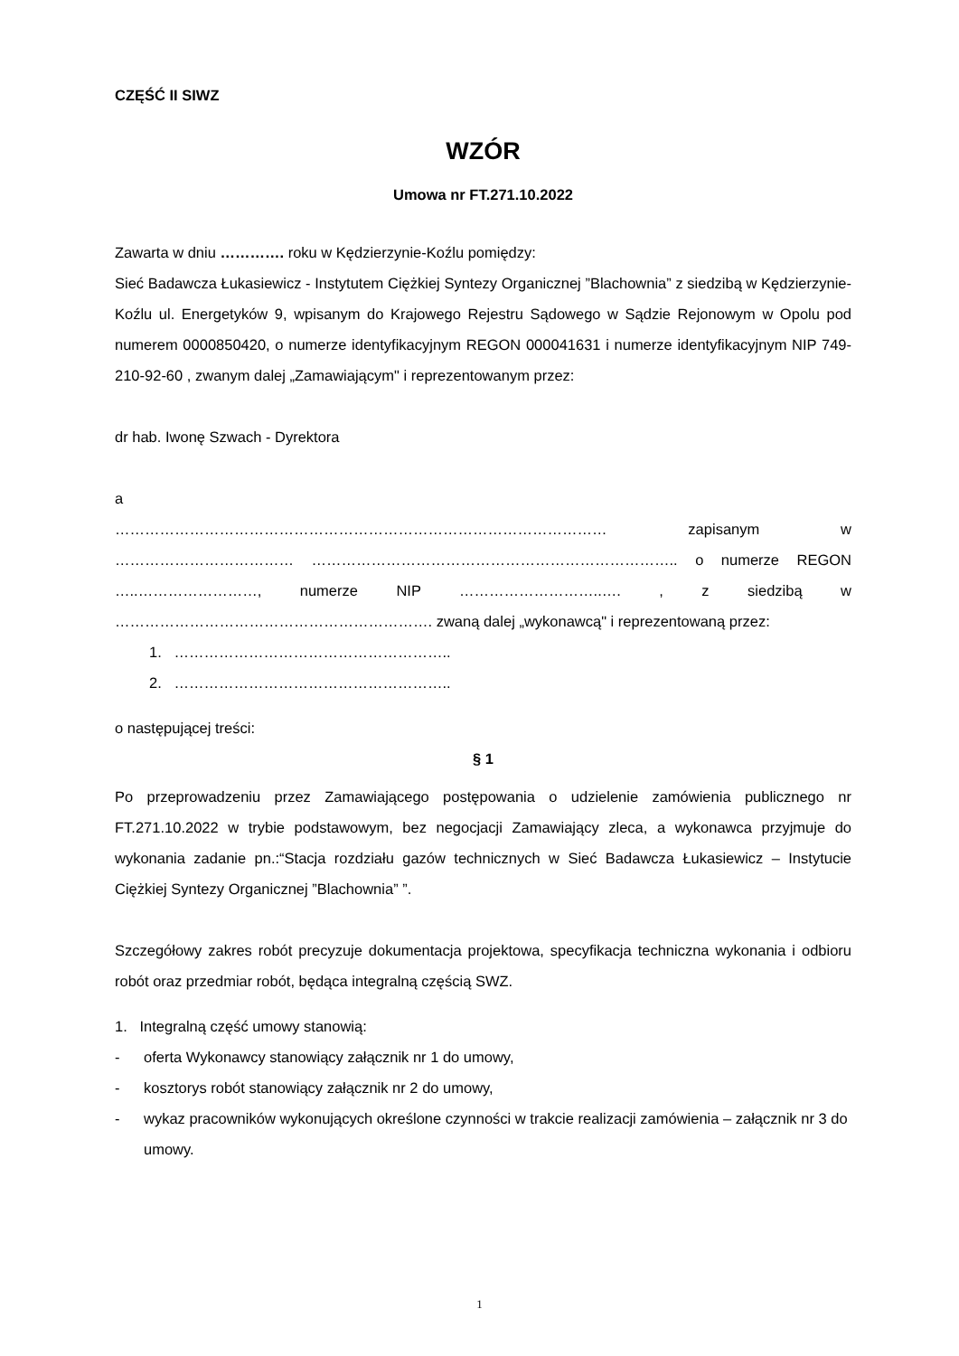CZĘŚĆ II SIWZ
WZÓR
Umowa nr FT.271.10.2022
Zawarta w dniu …………. roku w Kędzierzynie-Koźlu pomiędzy:
Sieć Badawcza Łukasiewicz - Instytutem Ciężkiej Syntezy Organicznej ”Blachownia” z siedzibą w Kędzierzynie-Koźlu ul. Energetyków 9, wpisanym do Krajowego Rejestru Sądowego w Sądzie Rejonowym w Opolu pod numerem 0000850420, o numerze identyfikacyjnym REGON 000041631 i numerze identyfikacyjnym NIP 749-210-92-60 , zwanym dalej „Zamawiającym" i reprezentowanym przez:
dr hab. Iwonę Szwach - Dyrektora
a
……………………………………………………………………………………… zapisanym w ……………………………… ……………………………………………………………….. o numerze REGON …..……………………, numerze NIP ………………………..…. , z siedzibą w ………………………………………………………. zwaną dalej „wykonawcą" i reprezentowaną przez:
1. ………………………………………………..
2. ………………………………………………..
o następującej treści:
§ 1
Po przeprowadzeniu przez Zamawiającego postępowania o udzielenie zamówienia publicznego nr FT.271.10.2022 w trybie podstawowym, bez negocjacji Zamawiający zleca, a wykonawca przyjmuje do wykonania zadanie pn.:“Stacja rozdziału gazów technicznych w Sieć Badawcza Łukasiewicz – Instytucie Ciężkiej Syntezy Organicznej ”Blachownia” ”.
Szczegółowy zakres robót precyzuje dokumentacja projektowa, specyfikacja techniczna wykonania i odbioru robót oraz przedmiar robót, będąca integralną częścią SWZ.
1. Integralną część umowy stanowią:
- oferta Wykonawcy stanowiący załącznik nr 1 do umowy,
- kosztorys robót stanowiący załącznik nr 2 do umowy,
- wykaz pracowników wykonujących określone czynności w trakcie realizacji zamówienia – załącznik nr 3 do umowy.
1